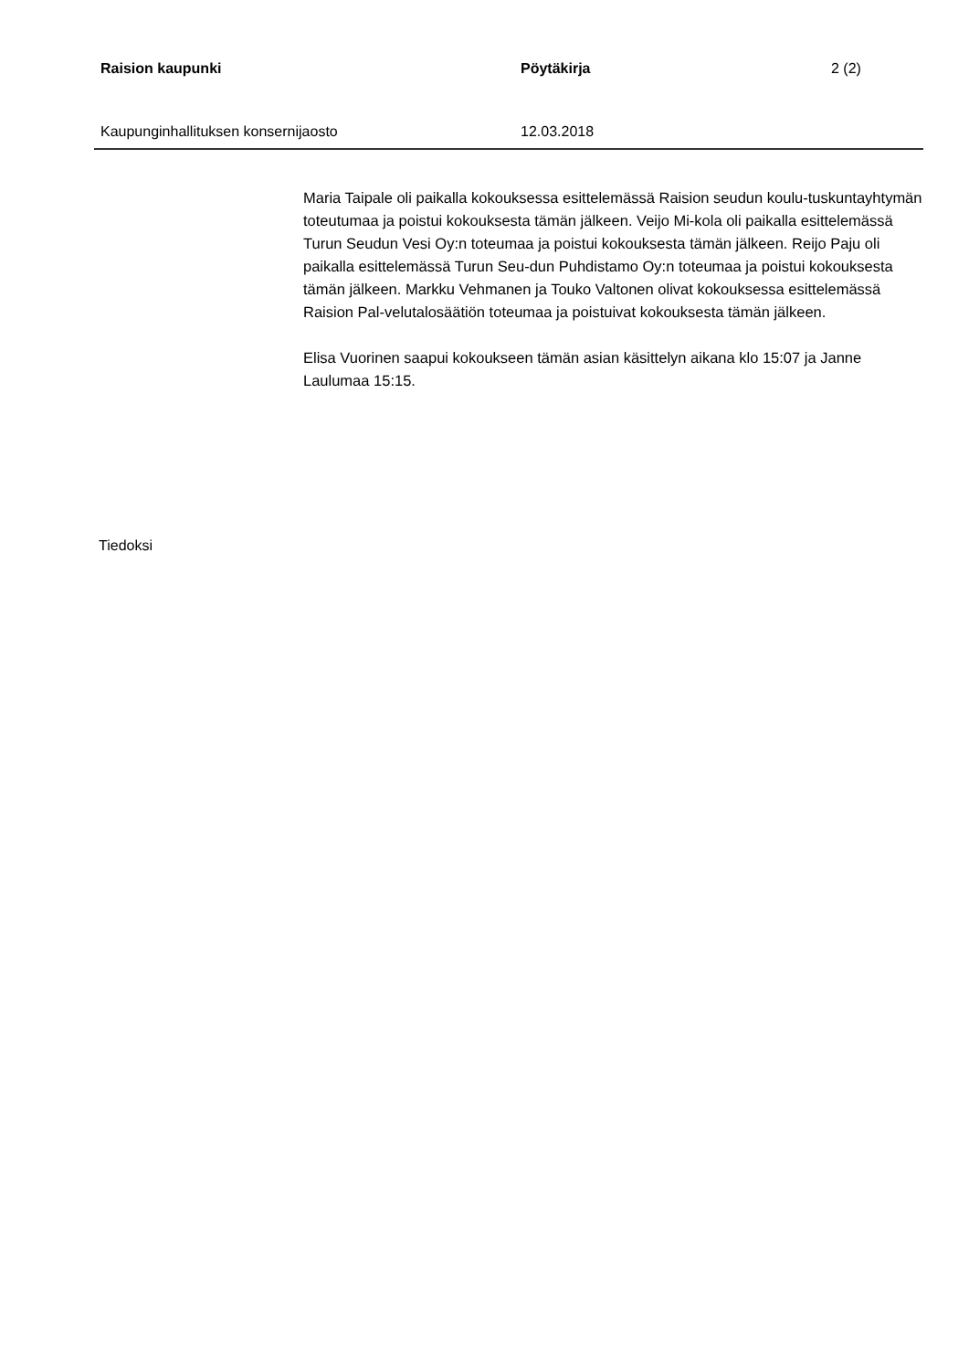Raision kaupunki Pöytäkirja 2 (2)
Kaupunginhallituksen konsernijaosto 12.03.2018
Maria Taipale oli paikalla kokouksessa esittelemässä Raision seudun koulu-tuskuntayhtymän toteutumaa ja poistui kokouksesta tämän jälkeen. Veijo Mi-kola oli paikalla esittelemässä Turun Seudun Vesi Oy:n toteumaa ja poistui kokouksesta tämän jälkeen. Reijo Paju oli paikalla esittelemässä Turun Seu-dun Puhdistamo Oy:n toteumaa ja poistui kokouksesta tämän jälkeen. Markku Vehmanen ja Touko Valtonen olivat kokouksessa esittelemässä Raision Pal-velutalosäätiön toteumaa ja poistuivat kokouksesta tämän jälkeen.
Elisa Vuorinen saapui kokoukseen tämän asian käsittelyn aikana klo 15:07 ja Janne Laulumaa 15:15.
Tiedoksi